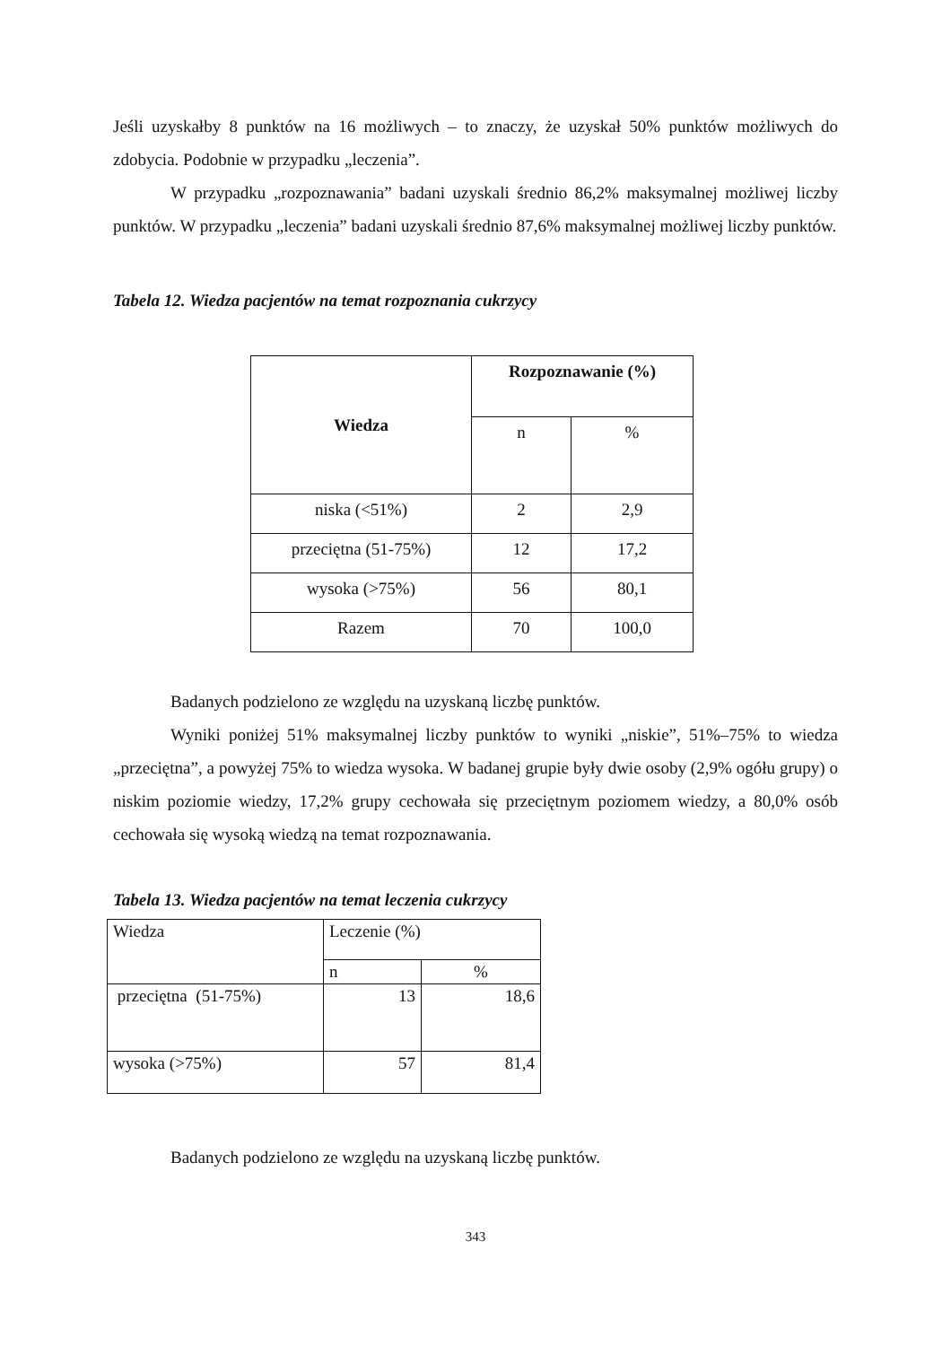Jeśli uzyskałby 8 punktów na 16 możliwych – to znaczy, że uzyskał 50% punktów możliwych do zdobycia. Podobnie w przypadku „leczenia”.
W przypadku „rozpoznawania” badani uzyskali średnio 86,2% maksymalnej możliwej liczby punktów. W przypadku „leczenia” badani uzyskali średnio 87,6% maksymalnej możliwej liczby punktów.
Tabela 12. Wiedza pacjentów na temat rozpoznania cukrzycy
| Wiedza | Rozpoznawanie (%) | |
| --- | --- | --- |
| | n | % |
| niska (<51%) | 2 | 2,9 |
| przeciętna (51-75%) | 12 | 17,2 |
| wysoka (>75%) | 56 | 80,1 |
| Razem | 70 | 100,0 |
Badanych podzielono ze względu na uzyskaną liczbę punktów.
Wyniki poniżej 51% maksymalnej liczby punktów to wyniki „niskie”, 51%–75% to wiedza „przeciętna”, a powyżej 75% to wiedza wysoka. W badanej grupie były dwie osoby (2,9% ogółu grupy) o niskim poziomie wiedzy, 17,2% grupy cechowała się przeciętnym poziomem wiedzy, a 80,0% osób cechowała się wysoką wiedzą na temat rozpoznawania.
Tabela 13. Wiedza pacjentów na temat leczenia cukrzycy
| Wiedza | Leczenie (%) | |
| --- | --- | --- |
| | n | % |
| przeciętna (51-75%) | 13 | 18,6 |
| wysoka (>75%) | 57 | 81,4 |
Badanych podzielono ze względu na uzyskaną liczbę punktów.
343